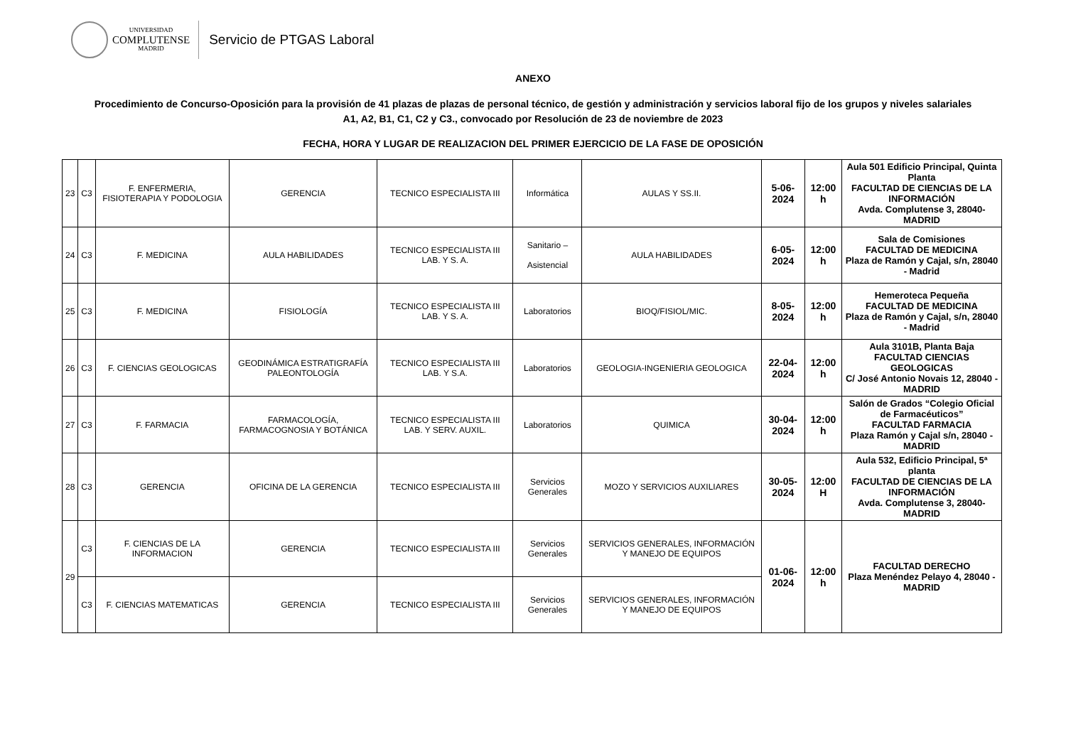UNIVERSIDAD
COMPLUTENSE
MADRID
Servicio de PTGAS Laboral
ANEXO
Procedimiento de Concurso-Oposición para la provisión de 41 plazas de plazas de personal técnico, de gestión y administración y servicios laboral fijo de los grupos y niveles salariales
A1, A2, B1, C1, C2 y C3., convocado por Resolución de 23 de noviembre de 2023
FECHA, HORA Y LUGAR DE REALIZACION DEL PRIMER EJERCICIO DE LA FASE DE OPOSICIÓN
| 23 | C3 | F. ENFERMERIA, FISIOTERAPIA Y PODOLOGIA | GERENCIA | TECNICO ESPECIALISTA III | Informática | AULAS Y SS.II. | 5-06-2024 | 12:00 h | Aula 501 Edificio Principal, Quinta Planta FACULTAD DE CIENCIAS DE LA INFORMACIÓN Avda. Complutense 3, 28040-MADRID |
| 24 | C3 | F. MEDICINA | AULA HABILIDADES | TECNICO ESPECIALISTA III LAB. Y S. A. | Sanitario – Asistencial | AULA HABILIDADES | 6-05-2024 | 12:00 h | Sala de Comisiones FACULTAD DE MEDICINA Plaza de Ramón y Cajal, s/n, 28040 - Madrid |
| 25 | C3 | F. MEDICINA | FISIOLOGÍA | TECNICO ESPECIALISTA III LAB. Y S. A. | Laboratorios | BIOQ/FISIOL/MIC. | 8-05-2024 | 12:00 h | Hemeroteca Pequeña FACULTAD DE MEDICINA Plaza de Ramón y Cajal, s/n, 28040 - Madrid |
| 26 | C3 | F. CIENCIAS GEOLOGICAS | GEODINÁMICA ESTRATIGRAFÍA PALEONTOLOGÍA | TECNICO ESPECIALISTA III LAB. Y S.A. | Laboratorios | GEOLOGIA-INGENIERIA GEOLOGICA | 22-04-2024 | 12:00 h | Aula 3101B, Planta Baja FACULTAD CIENCIAS GEOLOGICAS C/ José Antonio Novais 12, 28040 - MADRID |
| 27 | C3 | F. FARMACIA | FARMACOLOGÍA, FARMACOGNOSIA Y BOTÁNICA | TECNICO ESPECIALISTA III LAB. Y SERV. AUXIL. | Laboratorios | QUIMICA | 30-04-2024 | 12:00 h | Salón de Grados “Colegio Oficial de Farmacéuticos” FACULTAD FARMACIA Plaza Ramón y Cajal s/n, 28040 - MADRID |
| 28 | C3 | GERENCIA | OFICINA DE LA GERENCIA | TECNICO ESPECIALISTA III | Servicios Generales | MOZO Y SERVICIOS AUXILIARES | 30-05-2024 | 12:00 H | Aula 532, Edificio Principal, 5ª planta FACULTAD DE CIENCIAS DE LA INFORMACIÓN Avda. Complutense 3, 28040-MADRID |
| 29 | C3 | F. CIENCIAS DE LA INFORMACION | GERENCIA | TECNICO ESPECIALISTA III | Servicios Generales | SERVICIOS GENERALES, INFORMACIÓN Y MANEJO DE EQUIPOS | 01-06-2024 | 12:00 h | FACULTAD DERECHO Plaza Menéndez Pelayo 4, 28040 - MADRID |
| | C3 | F. CIENCIAS MATEMATICAS | GERENCIA | TECNICO ESPECIALISTA III | Servicios Generales | SERVICIOS GENERALES, INFORMACIÓN Y MANEJO DE EQUIPOS | | | |